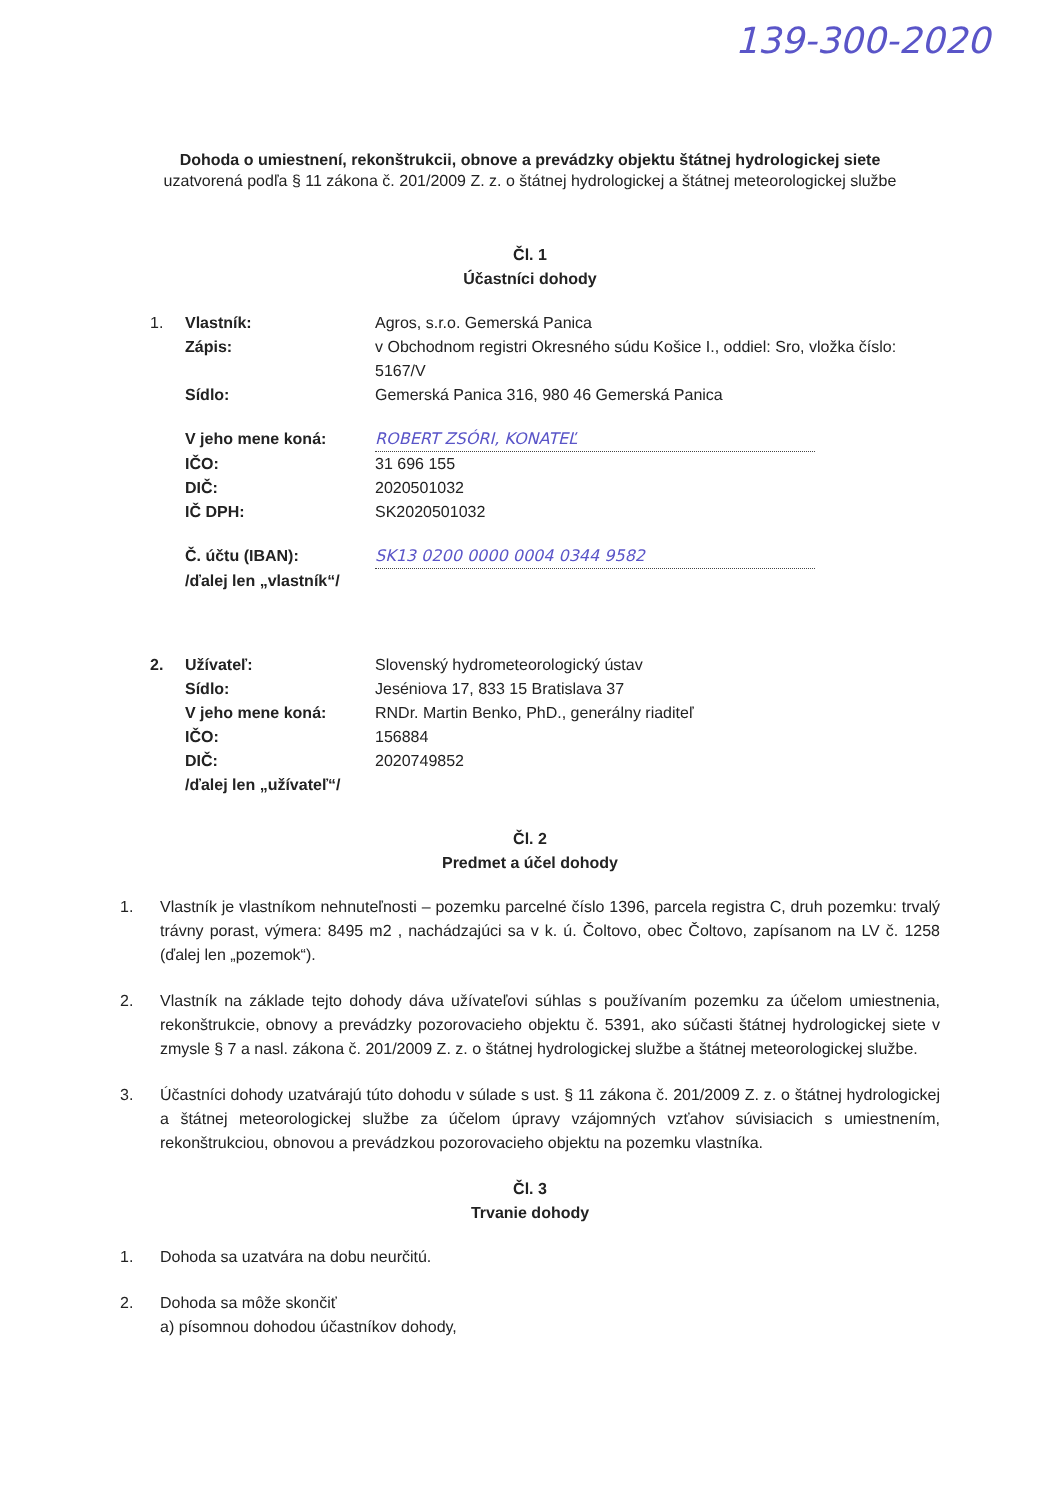139-300-2020
Dohoda o umiestnení, rekonštrukcii, obnove a prevádzky objektu štátnej hydrologickej siete
uzatvorená podľa § 11 zákona č. 201/2009 Z. z. o štátnej hydrologickej a štátnej meteorologickej službe
Čl. 1
Účastníci dohody
| 1. | Vlastník: | Agros, s.r.o. Gemerská Panica |
| | Zápis: | v Obchodnom registri Okresného súdu Košice I., oddiel: Sro, vložka číslo: 5167/V |
| | Sídlo: | Gemerská Panica 316, 980 46 Gemerská Panica |
| | V jeho mene koná: | ROBERT ZSÓRI, KONATEĽ |
| | IČO: | 31 696 155 |
| | DIČ: | 2020501032 |
| | IČ DPH: | SK2020501032 |
| | Č. účtu (IBAN): | SK13 0200 0000 0004 0344 9582 |
| | /ďalej len „vlastník“/ | |
| 2. | Užívateľ: | Slovenský hydrometeorologický ústav |
| | Sídlo: | Jeséniova 17, 833 15 Bratislava 37 |
| | V jeho mene koná: | RNDr. Martin Benko, PhD., generálny riaditeľ |
| | IČO: | 156884 |
| | DIČ: | 2020749852 |
| | /ďalej len „užívateľ“/ | |
Čl. 2
Predmet a účel dohody
1. Vlastník je vlastníkom nehnuteľnosti – pozemku parcelné číslo 1396, parcela registra C, druh pozemku: trvalý trávny porast, výmera: 8495 m2 , nachádzajúci sa v k. ú. Čoltovo, obec Čoltovo, zapísanom na LV č. 1258 (ďalej len „pozemok“).
2. Vlastník na základe tejto dohody dáva užívateľovi súhlas s používaním pozemku za účelom umiestnenia, rekonštrukcie, obnovy a prevádzky pozorovacieho objektu č. 5391, ako súčasti štátnej hydrologickej siete v zmysle § 7 a nasl. zákona č. 201/2009 Z. z. o štátnej hydrologickej službe a štátnej meteorologickej službe.
3. Účastníci dohody uzatvárajú túto dohodu v súlade s ust. § 11 zákona č. 201/2009 Z. z. o štátnej hydrologickej a štátnej meteorologickej službe za účelom úpravy vzájomných vzťahov súvisiacich s umiestnením, rekonštrukciou, obnovou a prevádzkou pozorovacieho objektu na pozemku vlastníka.
Čl. 3
Trvanie dohody
1. Dohoda sa uzatvára na dobu neurčitú.
2. Dohoda sa môže skončiť
a) písomnou dohodou účastníkov dohody,